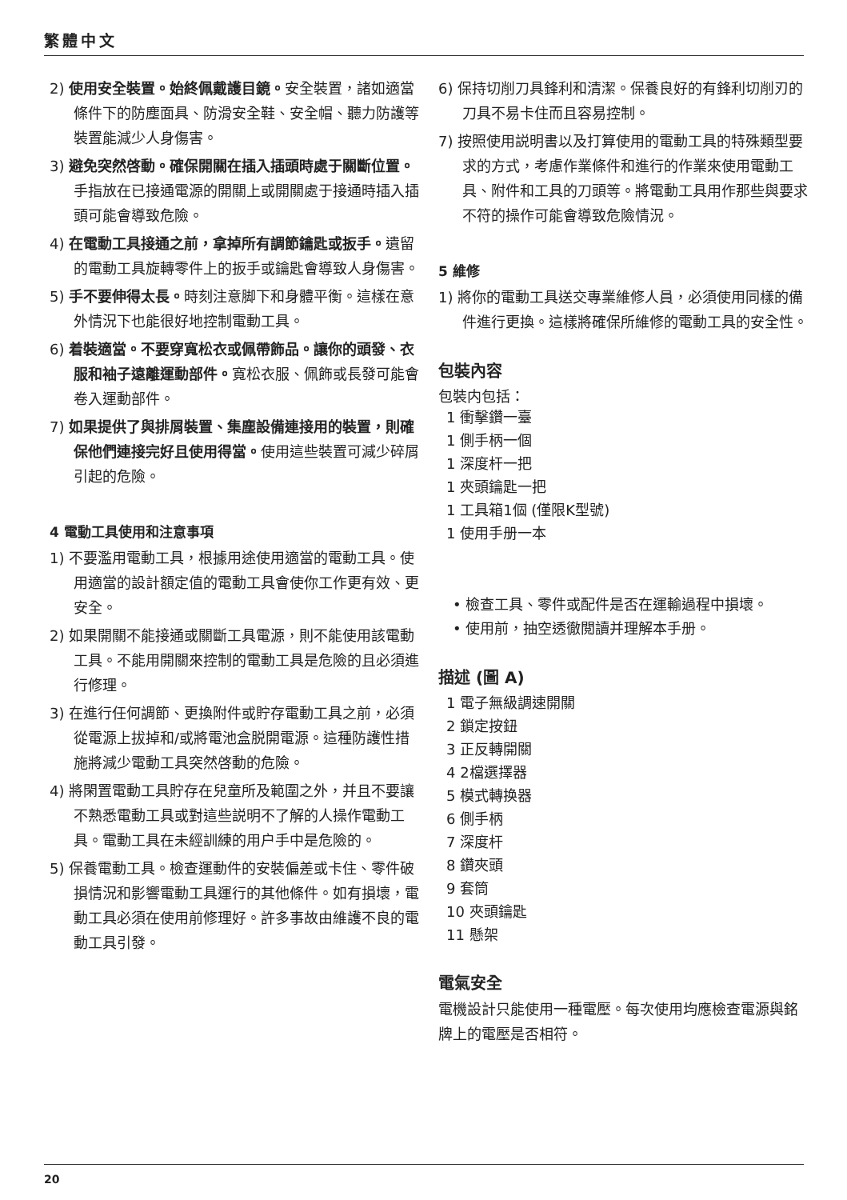繁體中文
2) 使用安全裝置。始終佩戴護目鏡。安全裝置，諸如適當條件下的防塵面具、防滑安全鞋、安全帽、聽力防護等裝置能減少人身傷害。
3) 避免突然啓動。確保開關在插入插頭時處于關斷位置。手指放在已接通電源的開關上或開關處于接通時插入插頭可能會導致危險。
4) 在電動工具接通之前，拿掉所有調節鑰匙或扳手。遺留的電動工具旋轉零件上的扳手或鑰匙會導致人身傷害。
5) 手不要伸得太長。時刻注意脚下和身體平衡。這樣在意外情況下也能很好地控制電動工具。
6) 着裝適當。不要穿寬松衣或佩帶飾品。讓你的頭發、衣服和袖子遠離運動部件。寬松衣服、佩飾或長發可能會卷入運動部件。
7) 如果提供了與排屑裝置、集塵設備連接用的裝置，則確保他們連接完好且使用得當。使用這些裝置可減少碎屑引起的危險。
4 電動工具使用和注意事項
1) 不要濫用電動工具，根據用途使用適當的電動工具。使用適當的設計額定值的電動工具會使你工作更有效、更安全。
2) 如果開關不能接通或關斷工具電源，則不能使用該電動工具。不能用開關來控制的電動工具是危險的且必須進行修理。
3) 在進行任何調節、更換附件或貯存電動工具之前，必須從電源上拔掉和/或將電池盒脱開電源。這種防護性措施將減少電動工具突然啓動的危險。
4) 將閑置電動工具貯存在兒童所及範圍之外，并且不要讓不熟悉電動工具或對這些説明不了解的人操作電動工具。電動工具在未經訓練的用户手中是危險的。
5) 保養電動工具。檢查運動件的安裝偏差或卡住、零件破損情況和影響電動工具運行的其他條件。如有損壞，電動工具必須在使用前修理好。許多事故由維護不良的電動工具引發。
6) 保持切削刀具鋒利和清潔。保養良好的有鋒利切削刃的刀具不易卡住而且容易控制。
7) 按照使用説明書以及打算使用的電動工具的特殊類型要求的方式，考慮作業條件和進行的作業來使用電動工具、附件和工具的刀頭等。將電動工具用作那些與要求不符的操作可能會導致危險情況。
5 維修
1) 將你的電動工具送交專業維修人員，必須使用同樣的備件進行更換。這樣將確保所維修的電動工具的安全性。
包裝內容
包裝内包括：
1 衝擊鑽一臺
1 側手柄一個
1 深度杆一把
1 夾頭鑰匙一把
1 工具箱1個 (僅限K型號)
1 使用手册一本
• 檢查工具、零件或配件是否在運輸過程中損壞。
• 使用前，抽空透徹閲讀并理解本手册。
描述 (圖 A)
1 電子無級調速開關
2 鎖定按鈕
3 正反轉開關
4 2檔選擇器
5 模式轉换器
6 側手柄
7 深度杆
8 鑽夾頭
9 套筒
10 夾頭鑰匙
11 懸架
電氣安全
電機設計只能使用一種電壓。每次使用均應檢查電源與銘牌上的電壓是否相符。
20